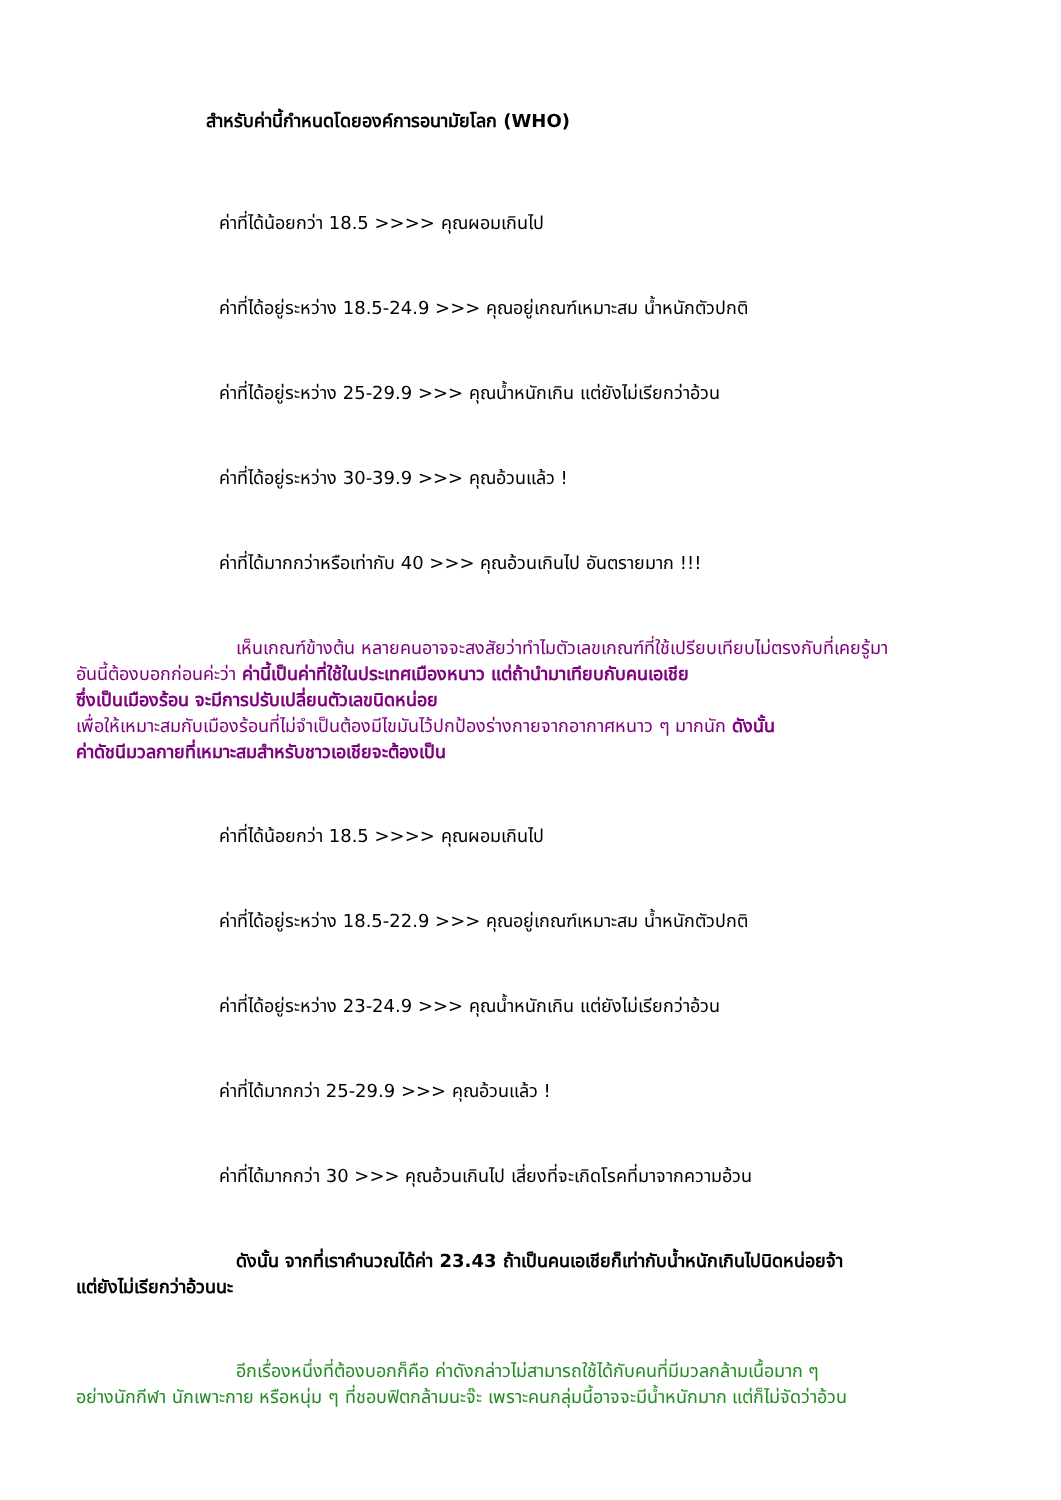สำหรับค่านี้กำหนดโดยองค์การอนามัยโลก (WHO)
ค่าที่ได้น้อยกว่า 18.5 >>>> คุณผอมเกินไป
ค่าที่ได้อยู่ระหว่าง 18.5-24.9 >>> คุณอยู่เกณฑ์เหมาะสม น้ำหนักตัวปกติ
ค่าที่ได้อยู่ระหว่าง 25-29.9 >>> คุณน้ำหนักเกิน แต่ยังไม่เรียกว่าอ้วน
ค่าที่ได้อยู่ระหว่าง 30-39.9 >>> คุณอ้วนแล้ว !
ค่าที่ได้มากกว่าหรือเท่ากับ 40 >>> คุณอ้วนเกินไป อันตรายมาก !!!
เห็นเกณฑ์ข้างต้น หลายคนอาจจะสงสัยว่าทำไมตัวเลขเกณฑ์ที่ใช้เปรียบเทียบไม่ตรงกับที่เคยรู้มา
อันนี้ต้องบอกก่อนค่ะว่า ค่านี้เป็นค่าที่ใช้ในประเทศเมืองหนาว แต่ถ้านำมาเทียบกับคนเอเชีย
ซึ่งเป็นเมืองร้อน จะมีการปรับเปลี่ยนตัวเลขนิดหน่อย
เพื่อให้เหมาะสมกับเมืองร้อนที่ไม่จำเป็นต้องมีไขมันไว้ปกป้องร่างกายจากอากาศหนาว ๆ มากนัก ดังนั้น
ค่าดัชนีมวลกายที่เหมาะสมสำหรับชาวเอเชียจะต้องเป็น
ค่าที่ได้น้อยกว่า 18.5 >>>> คุณผอมเกินไป
ค่าที่ได้อยู่ระหว่าง 18.5-22.9 >>> คุณอยู่เกณฑ์เหมาะสม น้ำหนักตัวปกติ
ค่าที่ได้อยู่ระหว่าง 23-24.9 >>> คุณน้ำหนักเกิน แต่ยังไม่เรียกว่าอ้วน
ค่าที่ได้มากกว่า 25-29.9 >>> คุณอ้วนแล้ว !
ค่าที่ได้มากกว่า 30 >>> คุณอ้วนเกินไป เสี่ยงที่จะเกิดโรคที่มาจากความอ้วน
ดังนั้น จากที่เราคำนวณได้ค่า 23.43 ถ้าเป็นคนเอเชียก็เท่ากับน้ำหนักเกินไปนิดหน่อยจ้า
แต่ยังไม่เรียกว่าอ้วนนะ
อีกเรื่องหนึ่งที่ต้องบอกก็คือ ค่าดังกล่าวไม่สามารถใช้ได้กับคนที่มีมวลกล้ามเนื้อมาก ๆ
อย่างนักกีฬา นักเพาะกาย หรือหนุ่ม ๆ ที่ชอบฟิตกล้ามนะจ๊ะ เพราะคนกลุ่มนี้อาจจะมีน้ำหนักมาก แต่ก็ไม่จัดว่าอ้วน